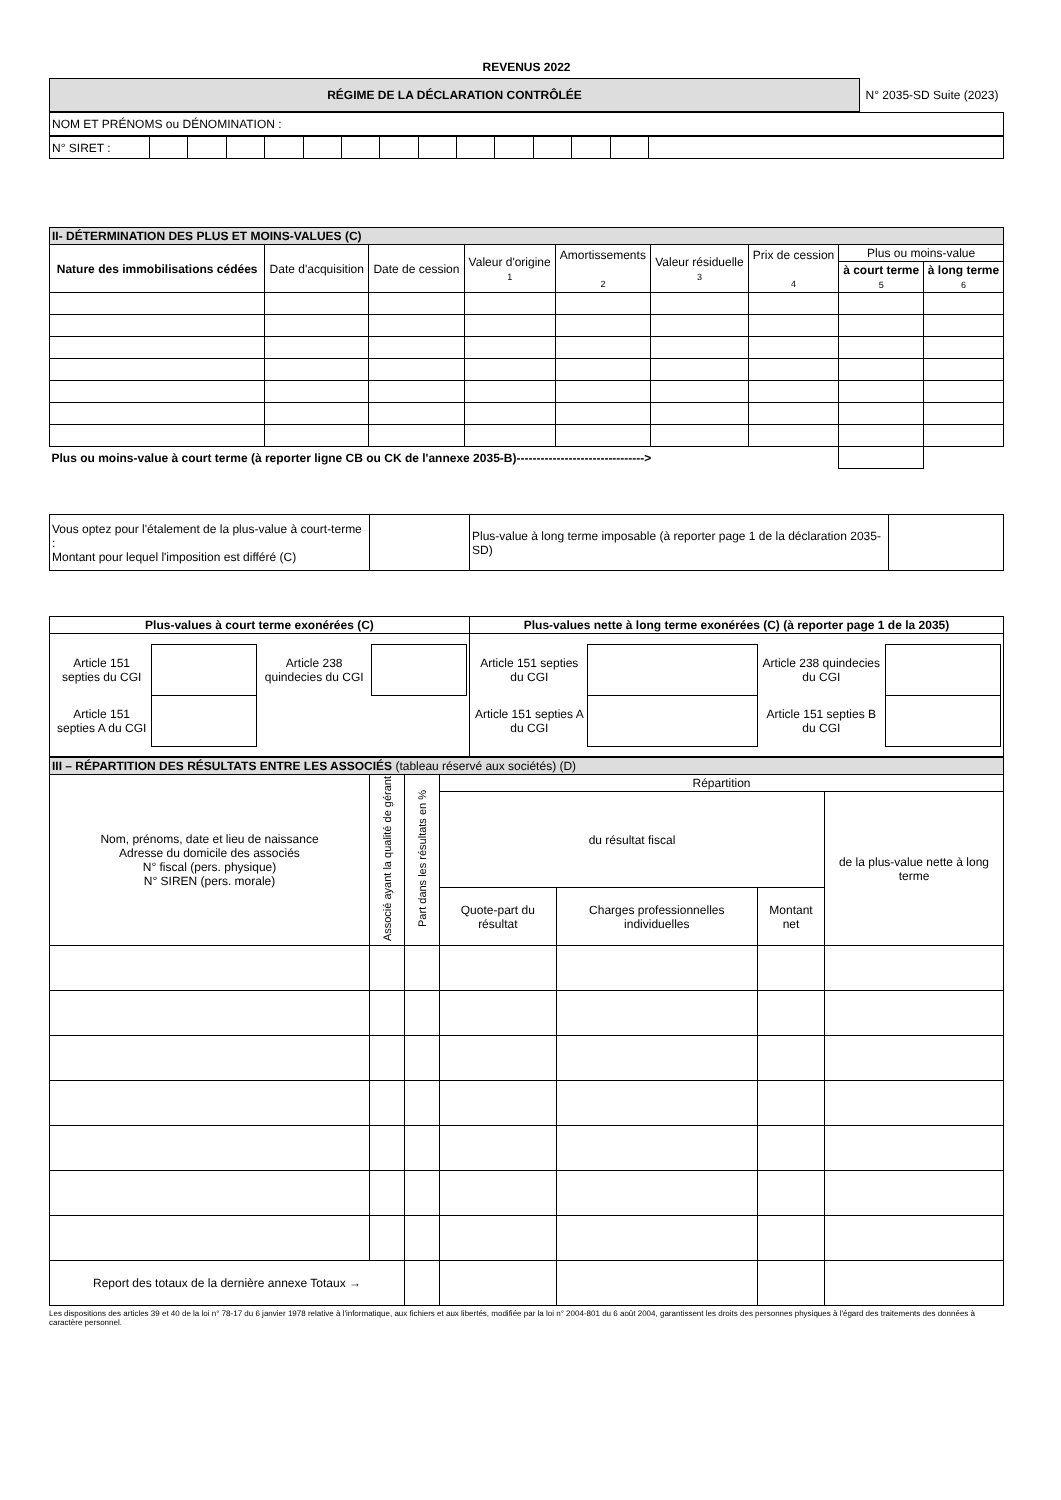REVENUS 2022
| RÉGIME DE LA DÉCLARATION CONTRÔLÉE | N° 2035-SD Suite (2023) |
| NOM ET PRÉNOMS ou DÉNOMINATION : |
| N° SIRET : | | | | | | | | | | | | | | |
| II- DÉTERMINATION DES PLUS ET MOINS-VALUES (C) | | | | | | | | |
| Nature des immobilisations cédées | Date d'acquisition | Date de cession | Valeur d'origine 1 | Amortissements 2 | Valeur résiduelle 3 | Prix de cession 4 | Plus ou moins-value | |
| | | | | | | | à court terme 5 | à long terme 6 |
| Plus ou moins-value à court terme (à reporter ligne CB ou CK de l'annexe 2035-B)--------------------------------> | | | | | | | | |
| Vous optez pour l'étalement de la plus-value à court-terme : Montant pour lequel l'imposition est différé (C) | | Plus-value à long terme imposable (à reporter page 1 de la déclaration 2035-SD) | |
| Plus-values à court terme exonérées (C) | Plus-values nette à long terme exonérées (C) (à reporter page 1 de la 2035) |
| / Article 151 septies du CGI / / Article 238 quindecies du CGI / / / Article 151 septies A du CGI / / / / | / Article 151 septies du CGI / / Article 238 quindecies du CGI / / / Article 151 septies A du CGI / / Article 151 septies B du CGI / / |
| III – RÉPARTITION DES RÉSULTATS ENTRE LES ASSOCIÉS (tableau réservé aux sociétés) (D) | | | | | | |
| Nom, prénoms, date et lieu de naissance Adresse du domicile des associés N° fiscal (pers. physique) N° SIREN (pers. morale) | Associé ayant la qualité de gérant | Part dans les résultats en % | Répartition | | | |
| | | | du résultat fiscal | | | de la plus-value nette à long terme |
| | | | Quote-part du résultat | Charges professionnelles individuelles | Montant net | |
| Report des totaux de la dernière annexe Totaux → | | | | | | |
Les dispositions des articles 39 et 40 de la loi n° 78-17 du 6 janvier 1978 relative à l'informatique, aux fichiers et aux libertés, modifiée par la loi n° 2004-801 du 6 août 2004, garantissent les droits des personnes physiques à l'égard des traitements des données à caractère personnel.